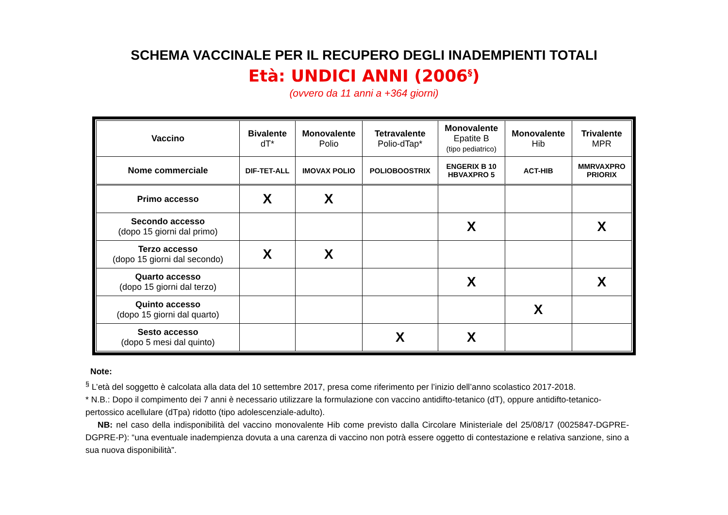SCHEMA VACCINALE PER IL RECUPERO DEGLI INADEMPIENTI TOTALI
Età: UNDICI ANNI (2006<sup>§</sup>)
(ovvero da 11 anni a +364 giorni)
| Vaccino | Bivalente dT* | Monovalente Polio | Tetravalente Polio-dTap* | Monovalente Epatite B (tipo pediatrico) | Monovalente Hib | Trivalente MPR |
| Nome commerciale | DIF-TET-ALL | IMOVAX POLIO | POLIOBOOSTRIX | ENGERIX B 10 HBVAXPRO 5 | ACT-HIB | MMRVAXPRO PRIORIX |
| Primo accesso | X | X | | | | |
| Secondo accesso (dopo 15 giorni dal primo) | | | | X | | X |
| Terzo accesso (dopo 15 giorni dal secondo) | X | X | | | | |
| Quarto accesso (dopo 15 giorni dal terzo) | | | | X | | X |
| Quinto accesso (dopo 15 giorni dal quarto) | | | | | X | |
| Sesto accesso (dopo 5 mesi dal quinto) | | | X | X | | |
Note:
<sup>§</sup> L’età del soggetto è calcolata alla data del 10 settembre 2017, presa come riferimento per l’inizio dell’anno scolastico 2017-2018.
* N.B.: Dopo il compimento dei 7 anni è necessario utilizzare la formulazione con vaccino antidifto-tetanico (dT), oppure antidifto-tetanico-pertossico acellulare (dTpa) ridotto (tipo adolescenziale-adulto).
NB: nel caso della indisponibilità del vaccino monovalente Hib come previsto dalla Circolare Ministeriale del 25/08/17 (0025847-DGPRE-DGPRE-P): “una eventuale inadempienza dovuta a una carenza di vaccino non potrà essere oggetto di contestazione e relativa sanzione, sino a sua nuova disponibilità”.